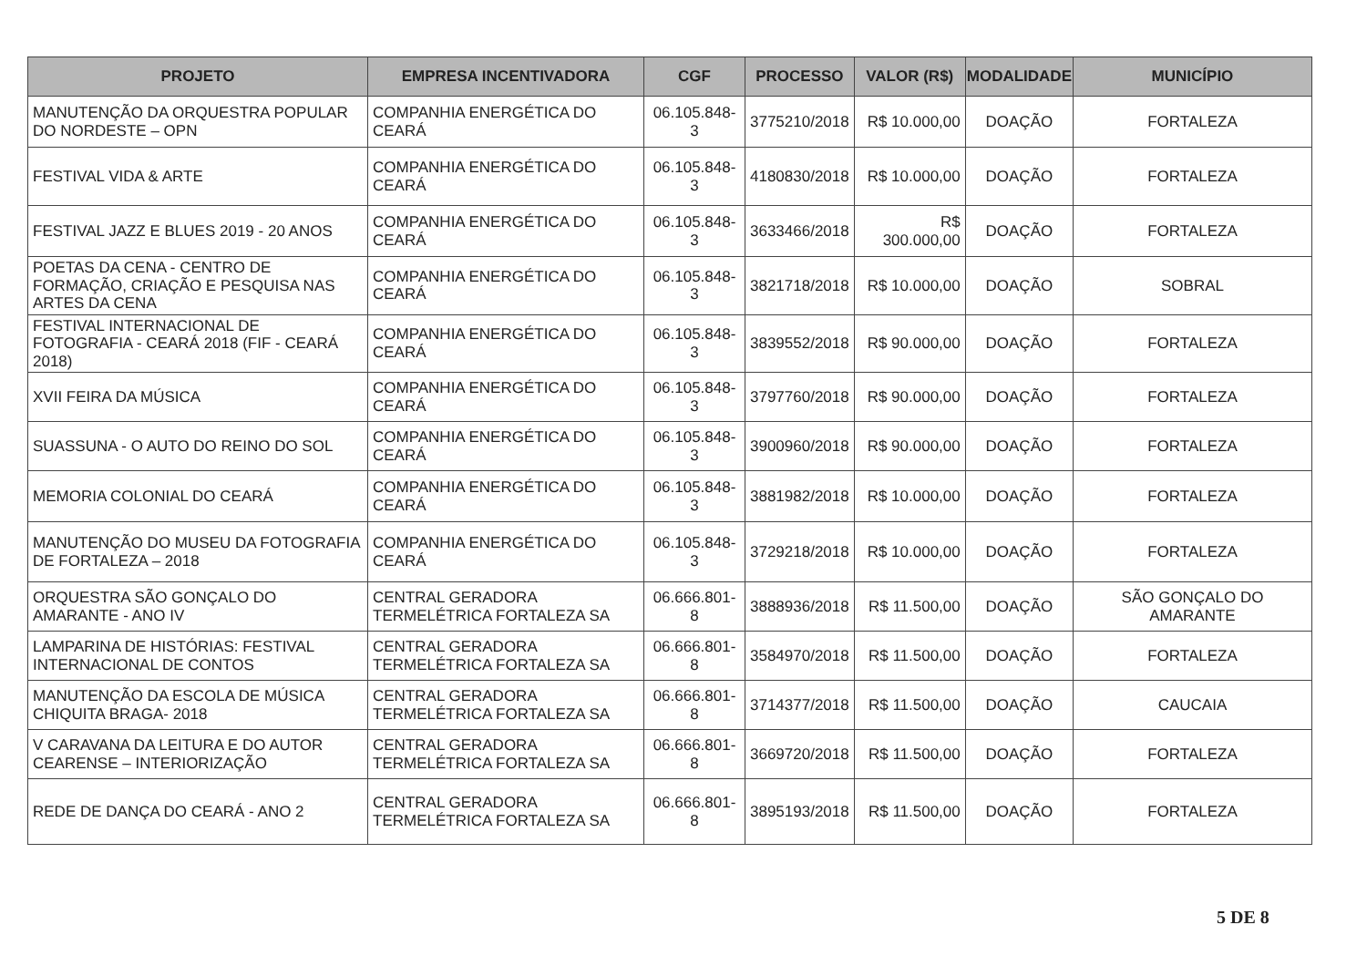| PROJETO | EMPRESA INCENTIVADORA | CGF | PROCESSO | VALOR (R$) | MODALIDADE | MUNICÍPIO |
| --- | --- | --- | --- | --- | --- | --- |
| MANUTENÇÃO DA ORQUESTRA POPULAR DO NORDESTE – OPN | COMPANHIA ENERGÉTICA DO CEARÁ | 06.105.848-3 | 3775210/2018 | R$ 10.000,00 | DOAÇÃO | FORTALEZA |
| FESTIVAL VIDA & ARTE | COMPANHIA ENERGÉTICA DO CEARÁ | 06.105.848-3 | 4180830/2018 | R$ 10.000,00 | DOAÇÃO | FORTALEZA |
| FESTIVAL JAZZ E BLUES 2019 - 20 ANOS | COMPANHIA ENERGÉTICA DO CEARÁ | 06.105.848-3 | 3633466/2018 | R$ 300.000,00 | DOAÇÃO | FORTALEZA |
| POETAS DA CENA - CENTRO DE FORMAÇÃO, CRIAÇÃO E PESQUISA NAS ARTES DA CENA | COMPANHIA ENERGÉTICA DO CEARÁ | 06.105.848-3 | 3821718/2018 | R$ 10.000,00 | DOAÇÃO | SOBRAL |
| FESTIVAL INTERNACIONAL DE FOTOGRAFIA - CEARÁ 2018 (FIF - CEARÁ 2018) | COMPANHIA ENERGÉTICA DO CEARÁ | 06.105.848-3 | 3839552/2018 | R$ 90.000,00 | DOAÇÃO | FORTALEZA |
| XVII FEIRA DA MÚSICA | COMPANHIA ENERGÉTICA DO CEARÁ | 06.105.848-3 | 3797760/2018 | R$ 90.000,00 | DOAÇÃO | FORTALEZA |
| SUASSUNA - O AUTO DO REINO DO SOL | COMPANHIA ENERGÉTICA DO CEARÁ | 06.105.848-3 | 3900960/2018 | R$ 90.000,00 | DOAÇÃO | FORTALEZA |
| MEMORIA COLONIAL DO CEARÁ | COMPANHIA ENERGÉTICA DO CEARÁ | 06.105.848-3 | 3881982/2018 | R$ 10.000,00 | DOAÇÃO | FORTALEZA |
| MANUTENÇÃO DO MUSEU DA FOTOGRAFIA DE FORTALEZA – 2018 | COMPANHIA ENERGÉTICA DO CEARÁ | 06.105.848-3 | 3729218/2018 | R$ 10.000,00 | DOAÇÃO | FORTALEZA |
| ORQUESTRA SÃO GONÇALO DO AMARANTE - ANO IV | CENTRAL GERADORA TERMELÉTRICA FORTALEZA SA | 06.666.801-8 | 3888936/2018 | R$ 11.500,00 | DOAÇÃO | SÃO GONÇALO DO AMARANTE |
| LAMPARINA DE HISTÓRIAS: FESTIVAL INTERNACIONAL DE CONTOS | CENTRAL GERADORA TERMELÉTRICA FORTALEZA SA | 06.666.801-8 | 3584970/2018 | R$ 11.500,00 | DOAÇÃO | FORTALEZA |
| MANUTENÇÃO DA ESCOLA DE MÚSICA CHIQUITA BRAGA- 2018 | CENTRAL GERADORA TERMELÉTRICA FORTALEZA SA | 06.666.801-8 | 3714377/2018 | R$ 11.500,00 | DOAÇÃO | CAUCAIA |
| V CARAVANA DA LEITURA E DO AUTOR CEARENSE – INTERIORIZAÇÃO | CENTRAL GERADORA TERMELÉTRICA FORTALEZA SA | 06.666.801-8 | 3669720/2018 | R$ 11.500,00 | DOAÇÃO | FORTALEZA |
| REDE DE DANÇA DO CEARÁ - ANO 2 | CENTRAL GERADORA TERMELÉTRICA FORTALEZA SA | 06.666.801-8 | 3895193/2018 | R$ 11.500,00 | DOAÇÃO | FORTALEZA |
5 DE 8